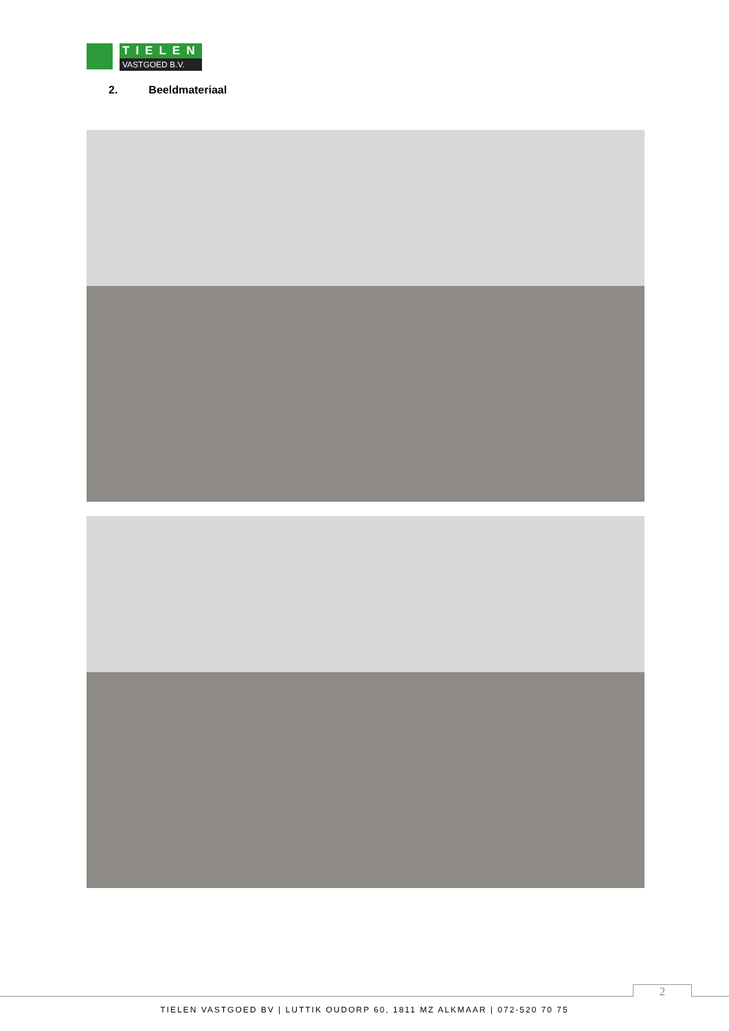TIELEN
VASTGOED B.V.
2. Beeldmateriaal
2
TIELEN VASTGOED BV | LUTTIK OUDORP 60, 1811 MZ ALKMAAR | 072-520 70 75